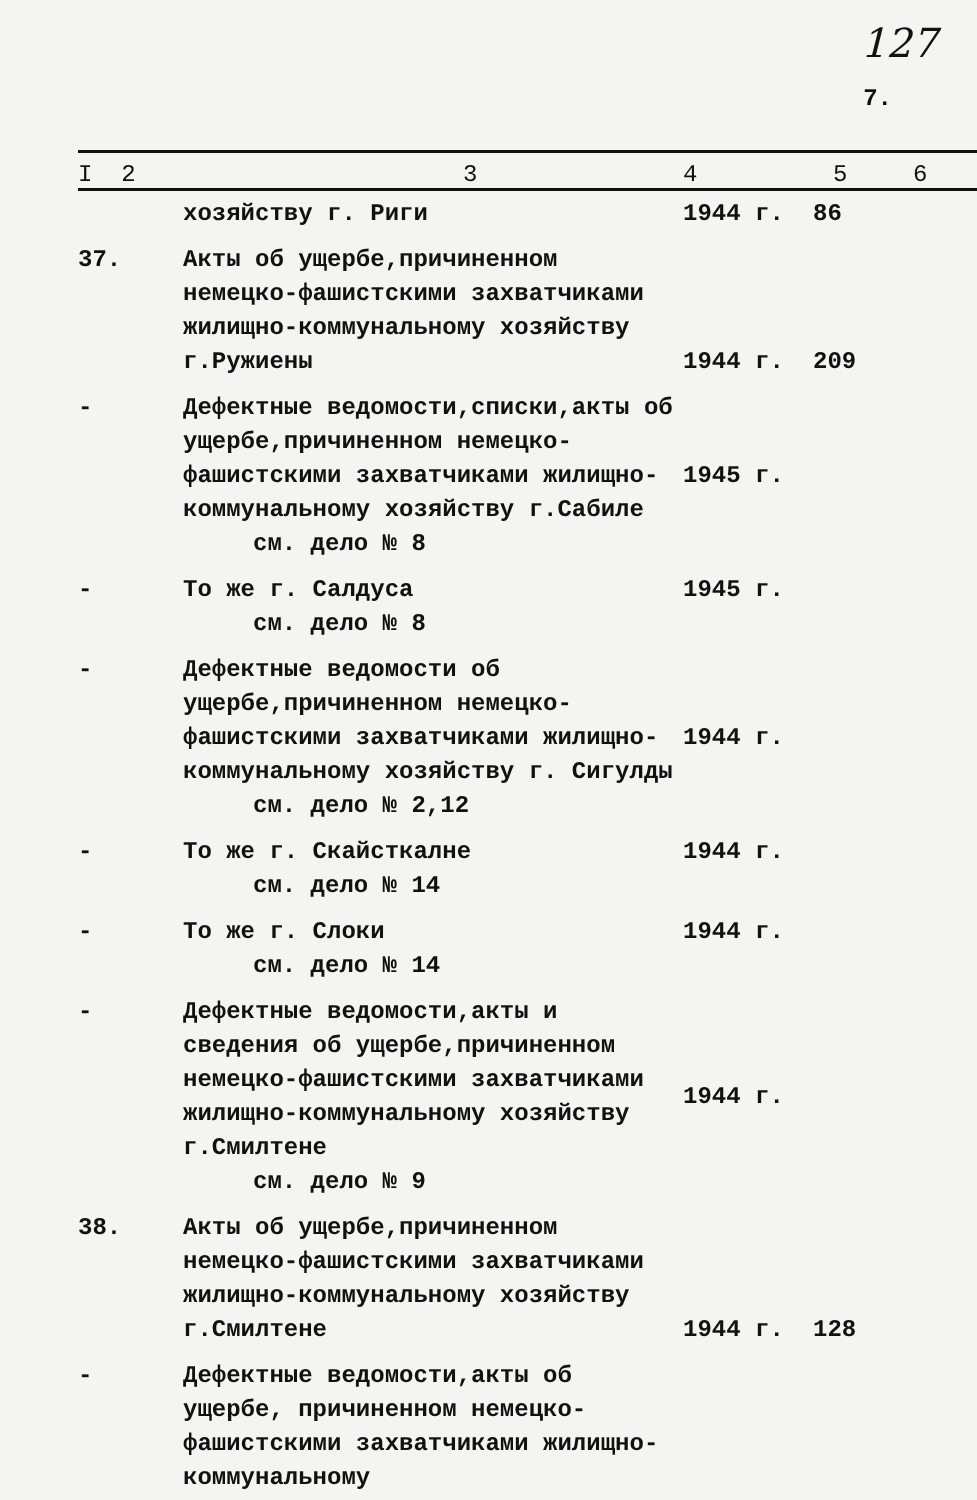127
7.
| I 2 | 3 | 4 | 5 | 6 |
| --- | --- | --- | --- | --- |
| | хозяйству г. Риги | 1944 г. | 86 | |
| 37. | Акты об ущербе,причиненном немецко-фашистскими захватчиками жилищно-коммунальному хозяйству г.Ружиены | 1944 г. | 209 | |
| - | Дефектные ведомости,списки,акты об ущербе,причиненном немецко-фашистскими захватчиками жилищно-коммунальному хозяйству г.Сабиле см. дело № 8 | 1945 г. | | |
| - | То же г. Салдуса см. дело № 8 | 1945 г. | | |
| - | Дефектные ведомости об ущербе,причиненном немецко-фашистскими захватчиками жилищно-коммунальному хозяйству г. Сигулды см. дело № 2,12 | 1944 г. | | |
| - | То же г. Скайсткалне см. дело № 14 | 1944 г. | | |
| - | То же г. Слоки см. дело № 14 | 1944 г. | | |
| - | Дефектные ведомости,акты и сведения об ущербе,причиненном немецко-фашистскими захватчиками жилищно-коммунальному хозяйству г.Смилтене см. дело № 9 | 1944 г. | | |
| 38. | Акты об ущербе,причиненном немецко-фашистскими захватчиками жилищно-коммунальному хозяйству г.Смилтене | 1944 г. | 128 | |
| - | Дефектные ведомости,акты об ущербе, причиненном немецко-фашистскими захватчиками жилищно-коммунальному | | | |